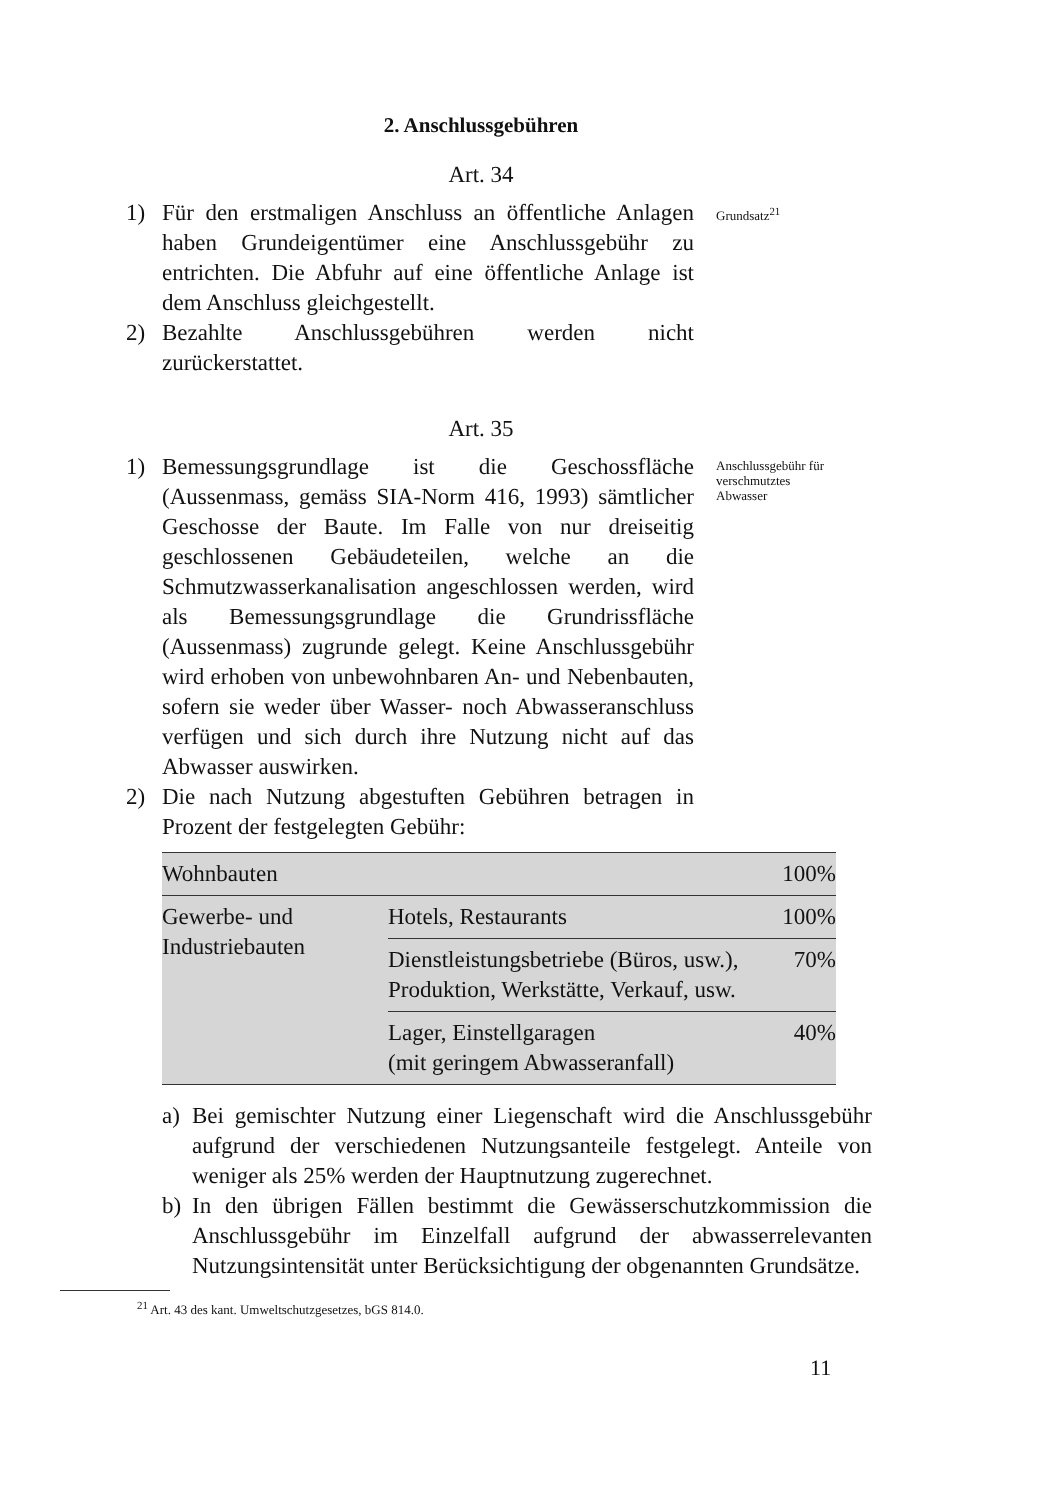2. Anschlussgebühren
Art. 34
1) Für den erstmaligen Anschluss an öffentliche Anlagen haben Grundeigentümer eine Anschlussgebühr zu entrichten. Die Abfuhr auf eine öffentliche Anlage ist dem Anschluss gleichgestellt.
2) Bezahlte Anschlussgebühren werden nicht zurückerstattet.
Grundsatz<sup>21</sup>
Art. 35
1) Bemessungsgrundlage ist die Geschossfläche (Aussenmass, gemäss SIA-Norm 416, 1993) sämtlicher Geschosse der Baute. Im Falle von nur dreiseitig geschlossenen Gebäudeteilen, welche an die Schmutzwasserkanalisation angeschlossen werden, wird als Bemessungsgrundlage die Grundrissfläche (Aussenmass) zugrunde gelegt. Keine Anschlussgebühr wird erhoben von unbewohnbaren An- und Nebenbauten, sofern sie weder über Wasser- noch Abwasseranschluss verfügen und sich durch ihre Nutzung nicht auf das Abwasser auswirken.
2) Die nach Nutzung abgestuften Gebühren betragen in Prozent der festgelegten Gebühr:
Anschlussgebühr für verschmutztes Abwasser
| Wohnbauten | | 100% |
| Gewerbe- und Industriebauten | Hotels, Restaurants | 100% |
| | Dienstleistungsbetriebe (Büros, usw.), Produktion, Werkstätte, Verkauf, usw. | 70% |
| | Lager, Einstellgaragen (mit geringem Abwasseranfall) | 40% |
a) Bei gemischter Nutzung einer Liegenschaft wird die Anschlussgebühr aufgrund der verschiedenen Nutzungsanteile festgelegt. Anteile von weniger als 25% werden der Hauptnutzung zugerechnet.
b) In den übrigen Fällen bestimmt die Gewässerschutzkommission die Anschlussgebühr im Einzelfall aufgrund der abwasserrelevanten Nutzungsintensität unter Berücksichtigung der obgenannten Grundsätze.
<sup>21</sup> Art. 43 des kant. Umweltschutzgesetzes, bGS 814.0.
11